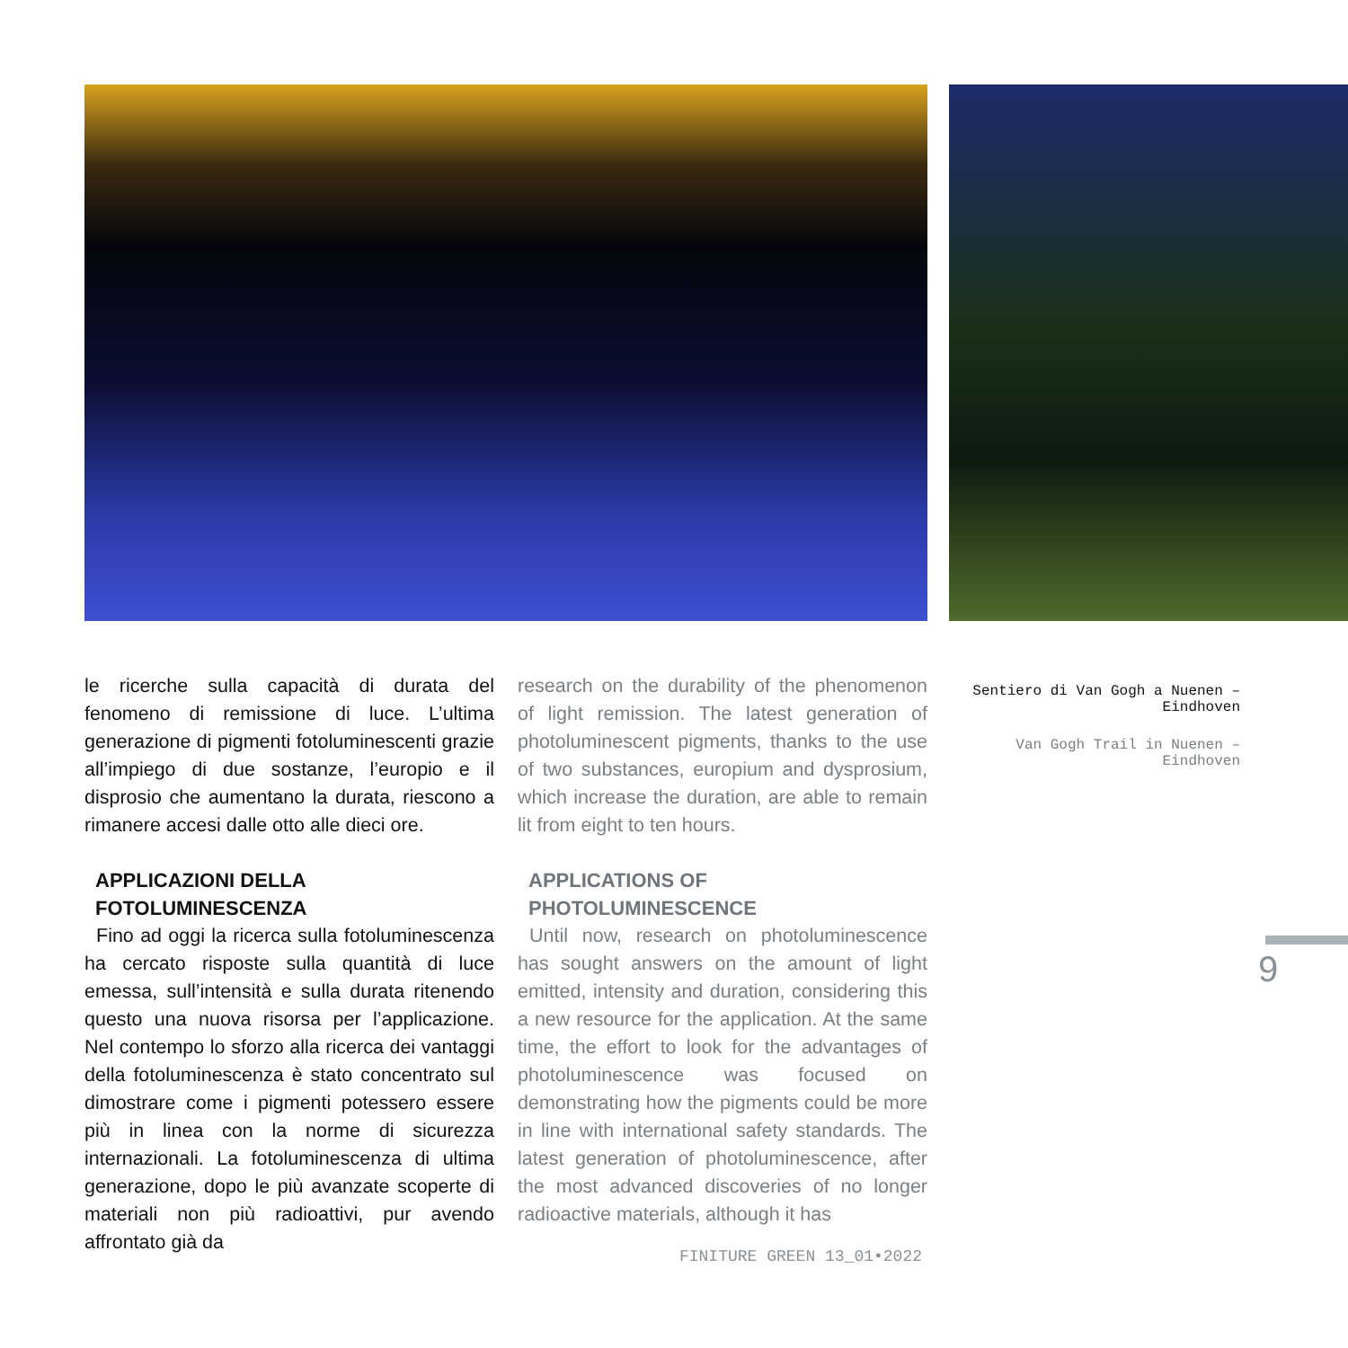le ricerche sulla capacità di durata del fenomeno di remissione di luce. L’ultima generazione di pigmenti fotoluminescenti grazie all’impiego di due sostanze, l’europio e il disprosio che aumentano la durata, riescono a rimanere accesi dalle otto alle dieci ore.
APPLICAZIONI DELLA
FOTOLUMINESCENZA
Fino ad oggi la ricerca sulla fotoluminescenza ha cercato risposte sulla quantità di luce emessa, sull’intensità e sulla durata ritenendo questo una nuova risorsa per l’applicazione. Nel contempo lo sforzo alla ricerca dei vantaggi della fotoluminescenza è stato concentrato sul dimostrare come i pigmenti potessero essere più in linea con la norme di sicurezza internazionali. La fotoluminescenza di ultima generazione, dopo le più avanzate scoperte di materiali non più radioattivi, pur avendo affrontato già da
research on the durability of the phenomenon of light remission. The latest generation of photoluminescent pigments, thanks to the use of two substances, europium and dysprosium, which increase the duration, are able to remain lit from eight to ten hours.
APPLICATIONS OF
PHOTOLUMINESCENCE
Until now, research on photoluminescence has sought answers on the amount of light emitted, intensity and duration, considering this a new resource for the application. At the same time, the effort to look for the advantages of photoluminescence was focused on demonstrating how the pigments could be more in line with international safety standards. The latest generation of photoluminescence, after the most advanced discoveries of no longer radioactive materials, although it has
Sentiero di Van Gogh a Nuenen –
Eindhoven
Van Gogh Trail in Nuenen –
Eindhoven
FINITURE GREEN 13_01•2022
9